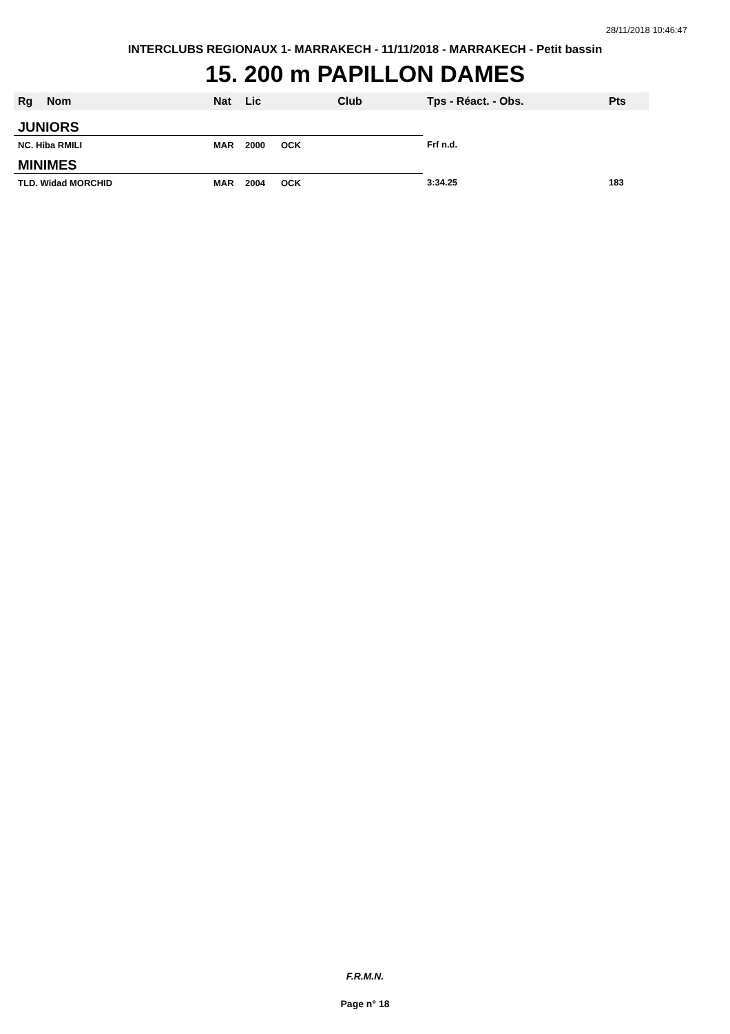28/11/2018 10:46:47
INTERCLUBS REGIONAUX 1- MARRAKECH - 11/11/2018 - MARRAKECH - Petit bassin
15. 200 m PAPILLON DAMES
| Rg | Nom | Nat | Lic | Club | Tps - Réact. - Obs. | Pts |
| --- | --- | --- | --- | --- | --- | --- |
| JUNIORS | | | | | | |
| NC. Hiba RMILI | | MAR | 2000 | OCK | Frf n.d. | |
| MINIMES | | | | | | |
| TLD. Widad MORCHID | | MAR | 2004 | OCK | 3:34.25 | 183 |
F.R.M.N.
Page n° 18